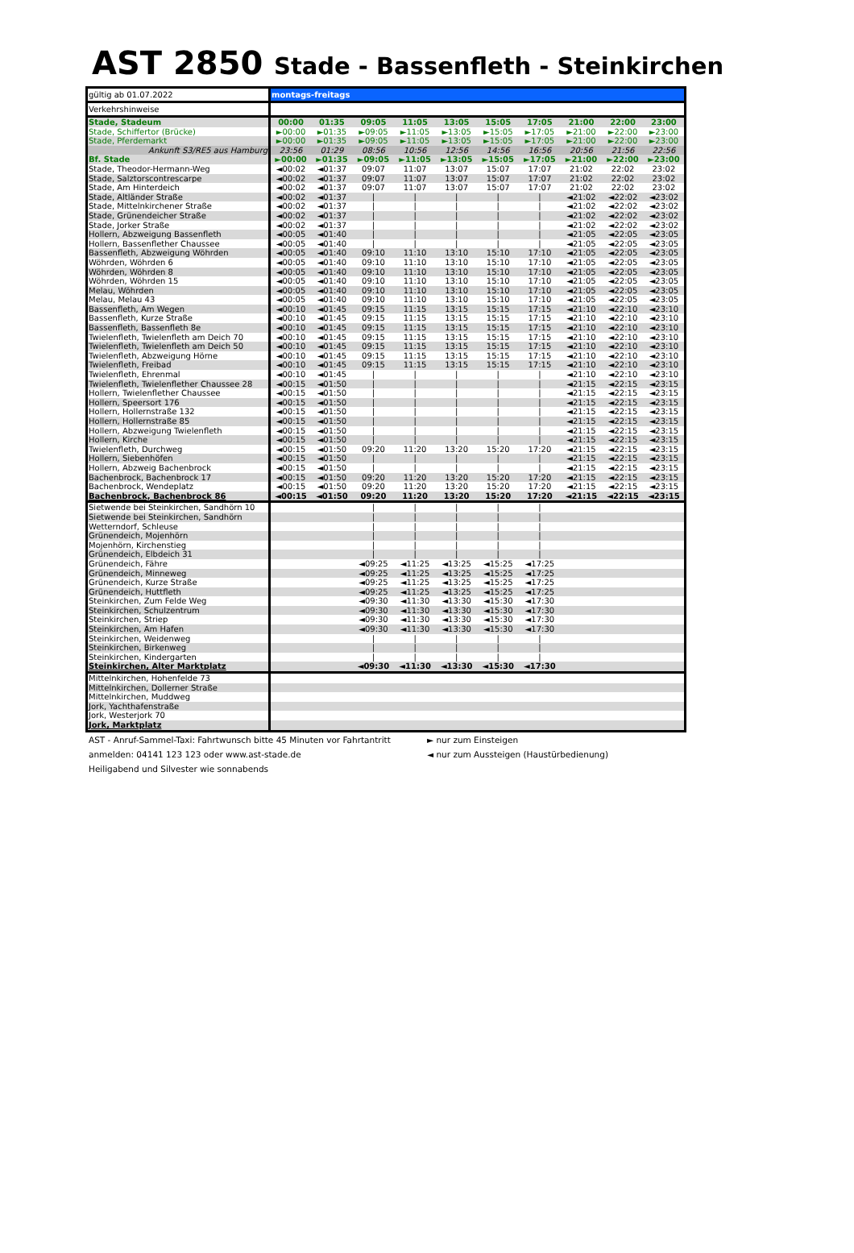AST 2850
Stade - Bassenfleth - Steinkirchen
| gültig ab 01.07.2022 | montags-freitags | | | | | | | | | |
| --- | --- | --- | --- | --- | --- | --- | --- | --- | --- | --- |
| Verkehrshinweise | | | | | | | | | | |
| Stade, Stadeum | 00:00 | 01:35 | 09:05 | 11:05 | 13:05 | 15:05 | 17:05 | 21:00 | 22:00 | 23:00 |
| Stade, Schiffertor (Brücke) | ►00:00 | ►01:35 | ►09:05 | ►11:05 | ►13:05 | ►15:05 | ►17:05 | ►21:00 | ►22:00 | ►23:00 |
| Stade, Pferdemarkt | ►00:00 | ►01:35 | ►09:05 | ►11:05 | ►13:05 | ►15:05 | ►17:05 | ►21:00 | ►22:00 | ►23:00 |
| Ankunft S3/RE5 aus Hamburg | 23:56 | 01:29 | 08:56 | 10:56 | 12:56 | 14:56 | 16:56 | 20:56 | 21:56 | 22:56 |
| Bf. Stade | ►00:00 | ►01:35 | ►09:05 | ►11:05 | ►13:05 | ►15:05 | ►17:05 | ►21:00 | ►22:00 | ►23:00 |
| Stade, Theodor-Hermann-Weg | ◄00:02 | ◄01:37 | 09:07 | 11:07 | 13:07 | 15:07 | 17:07 | 21:02 | 22:02 | 23:02 |
| Stade, Salztorscontrescarpe | ◄00:02 | ◄01:37 | 09:07 | 11:07 | 13:07 | 15:07 | 17:07 | 21:02 | 22:02 | 23:02 |
| Stade, Am Hinterdeich | ◄00:02 | ◄01:37 | 09:07 | 11:07 | 13:07 | 15:07 | 17:07 | 21:02 | 22:02 | 23:02 |
| Stade, Altländer Straße | ◄00:02 | ◄01:37 | / | / | / | / | / | ◄21:02 | ◄22:02 | ◄23:02 |
| Stade, Mittelnkirchener Straße | ◄00:02 | ◄01:37 | / | / | / | / | / | ◄21:02 | ◄22:02 | ◄23:02 |
| Stade, Grünendeicher Straße | ◄00:02 | ◄01:37 | / | / | / | / | / | ◄21:02 | ◄22:02 | ◄23:02 |
| Stade, Jorker Straße | ◄00:02 | ◄01:37 | / | / | / | / | / | ◄21:02 | ◄22:02 | ◄23:02 |
| Hollern, Abzweigung Bassenfleth | ◄00:05 | ◄01:40 | / | / | / | / | / | ◄21:05 | ◄22:05 | ◄23:05 |
| Hollern, Bassenflether Chaussee | ◄00:05 | ◄01:40 | / | / | / | / | / | ◄21:05 | ◄22:05 | ◄23:05 |
| Bassenfleth, Abzweigung Wöhrden | ◄00:05 | ◄01:40 | 09:10 | 11:10 | 13:10 | 15:10 | 17:10 | ◄21:05 | ◄22:05 | ◄23:05 |
| Wöhrden, Wöhrden 6 | ◄00:05 | ◄01:40 | 09:10 | 11:10 | 13:10 | 15:10 | 17:10 | ◄21:05 | ◄22:05 | ◄23:05 |
| Wöhrden, Wöhrden 8 | ◄00:05 | ◄01:40 | 09:10 | 11:10 | 13:10 | 15:10 | 17:10 | ◄21:05 | ◄22:05 | ◄23:05 |
| Wöhrden, Wöhrden 15 | ◄00:05 | ◄01:40 | 09:10 | 11:10 | 13:10 | 15:10 | 17:10 | ◄21:05 | ◄22:05 | ◄23:05 |
| Melau, Wöhrden | ◄00:05 | ◄01:40 | 09:10 | 11:10 | 13:10 | 15:10 | 17:10 | ◄21:05 | ◄22:05 | ◄23:05 |
| Melau, Melau 43 | ◄00:05 | ◄01:40 | 09:10 | 11:10 | 13:10 | 15:10 | 17:10 | ◄21:05 | ◄22:05 | ◄23:05 |
| Bassenfleth, Am Wegen | ◄00:10 | ◄01:45 | 09:15 | 11:15 | 13:15 | 15:15 | 17:15 | ◄21:10 | ◄22:10 | ◄23:10 |
| Bassenfleth, Kurze Straße | ◄00:10 | ◄01:45 | 09:15 | 11:15 | 13:15 | 15:15 | 17:15 | ◄21:10 | ◄22:10 | ◄23:10 |
| Bassenfleth, Bassenfleth 8e | ◄00:10 | ◄01:45 | 09:15 | 11:15 | 13:15 | 15:15 | 17:15 | ◄21:10 | ◄22:10 | ◄23:10 |
| Twielenfleth, Twielenfleth am Deich 70 | ◄00:10 | ◄01:45 | 09:15 | 11:15 | 13:15 | 15:15 | 17:15 | ◄21:10 | ◄22:10 | ◄23:10 |
| Twielenfleth, Twielenfleth am Deich 50 | ◄00:10 | ◄01:45 | 09:15 | 11:15 | 13:15 | 15:15 | 17:15 | ◄21:10 | ◄22:10 | ◄23:10 |
| Twielenfleth, Abzweigung Hörne | ◄00:10 | ◄01:45 | 09:15 | 11:15 | 13:15 | 15:15 | 17:15 | ◄21:10 | ◄22:10 | ◄23:10 |
| Twielenfleth, Freibad | ◄00:10 | ◄01:45 | 09:15 | 11:15 | 13:15 | 15:15 | 17:15 | ◄21:10 | ◄22:10 | ◄23:10 |
| Twielenfleth, Ehrenmal | ◄00:10 | ◄01:45 | / | / | / | / | / | ◄21:10 | ◄22:10 | ◄23:10 |
| Twielenfleth, Twielenflether Chaussee 28 | ◄00:15 | ◄01:50 | / | / | / | / | / | ◄21:15 | ◄22:15 | ◄23:15 |
| Hollern, Twielenflether Chaussee | ◄00:15 | ◄01:50 | / | / | / | / | / | ◄21:15 | ◄22:15 | ◄23:15 |
| Hollern, Speersort 176 | ◄00:15 | ◄01:50 | / | / | / | / | / | ◄21:15 | ◄22:15 | ◄23:15 |
| Hollern, Hollernstraße 132 | ◄00:15 | ◄01:50 | / | / | / | / | / | ◄21:15 | ◄22:15 | ◄23:15 |
| Hollern, Hollernstraße 85 | ◄00:15 | ◄01:50 | / | / | / | / | / | ◄21:15 | ◄22:15 | ◄23:15 |
| Hollern, Abzweigung Twielenfleth | ◄00:15 | ◄01:50 | / | / | / | / | / | ◄21:15 | ◄22:15 | ◄23:15 |
| Hollern, Kirche | ◄00:15 | ◄01:50 | / | / | / | / | / | ◄21:15 | ◄22:15 | ◄23:15 |
| Twielenfleth, Durchweg | ◄00:15 | ◄01:50 | 09:20 | 11:20 | 13:20 | 15:20 | 17:20 | ◄21:15 | ◄22:15 | ◄23:15 |
| Hollern, Siebenhöfen | ◄00:15 | ◄01:50 | / | / | / | / | / | ◄21:15 | ◄22:15 | ◄23:15 |
| Hollern, Abzweig Bachenbrock | ◄00:15 | ◄01:50 | / | / | / | / | / | ◄21:15 | ◄22:15 | ◄23:15 |
| Bachenbrock, Bachenbrock 17 | ◄00:15 | ◄01:50 | 09:20 | 11:20 | 13:20 | 15:20 | 17:20 | ◄21:15 | ◄22:15 | ◄23:15 |
| Bachenbrock, Wendeplatz | ◄00:15 | ◄01:50 | 09:20 | 11:20 | 13:20 | 15:20 | 17:20 | ◄21:15 | ◄22:15 | ◄23:15 |
| Bachenbrock, Bachenbrock 86 | ◄00:15 | ◄01:50 | 09:20 | 11:20 | 13:20 | 15:20 | 17:20 | ◄21:15 | ◄22:15 | ◄23:15 |
| Sietwende bei Steinkirchen, Sandhörn 10 | | | / | / | / | / | / | | | |
| Sietwende bei Steinkirchen, Sandhörn | | | / | / | / | / | / | | | |
| Wetterndorf, Schleuse | | | / | / | / | / | / | | | |
| Grünendeich, Mojenhörn | | | / | / | / | / | / | | | |
| Mojenhörn, Kirchenstieg | | | / | / | / | / | / | | | |
| Grünendeich, Elbdeich 31 | | | / | / | / | / | / | | | |
| Grünendeich, Fähre | | | ◄09:25 | ◄11:25 | ◄13:25 | ◄15:25 | ◄17:25 | | | |
| Grünendeich, Minneweg | | | ◄09:25 | ◄11:25 | ◄13:25 | ◄15:25 | ◄17:25 | | | |
| Grünendeich, Kurze Straße | | | ◄09:25 | ◄11:25 | ◄13:25 | ◄15:25 | ◄17:25 | | | |
| Grünendeich, Huttfleth | | | ◄09:25 | ◄11:25 | ◄13:25 | ◄15:25 | ◄17:25 | | | |
| Steinkirchen, Zum Felde Weg | | | ◄09:30 | ◄11:30 | ◄13:30 | ◄15:30 | ◄17:30 | | | |
| Steinkirchen, Schulzentrum | | | ◄09:30 | ◄11:30 | ◄13:30 | ◄15:30 | ◄17:30 | | | |
| Steinkirchen, Striep | | | ◄09:30 | ◄11:30 | ◄13:30 | ◄15:30 | ◄17:30 | | | |
| Steinkirchen, Am Hafen | | | ◄09:30 | ◄11:30 | ◄13:30 | ◄15:30 | ◄17:30 | | | |
| Steinkirchen, Weidenweg | | | / | / | / | / | / | | | |
| Steinkirchen, Birkenweg | | | / | / | / | / | / | | | |
| Steinkirchen, Kindergarten | | | / | / | / | / | / | | | |
| Steinkirchen, Alter Marktplatz | | | ◄09:30 | ◄11:30 | ◄13:30 | ◄15:30 | ◄17:30 | | | |
| Mittelnkirchen, Hohenfelde 73 | | | | | | | | | | |
| Mittelnkirchen, Dollerner Straße | | | | | | | | | | |
| Mittelnkirchen, Muddweg | | | | | | | | | | |
| Jork, Yachthafenstraße | | | | | | | | | | |
| Jork, Westerjork 70 | | | | | | | | | | |
| Jork, Marktplatz | | | | | | | | | | |
AST - Anruf-Sammel-Taxi: Fahrtwunsch bitte 45 Minuten vor Fahrtantritt
anmelden: 04141 123 123 oder www.ast-stade.de
Heiligabend und Silvester wie sonnabends
► nur zum Einsteigen
◄ nur zum Aussteigen (Haustürbedienung)